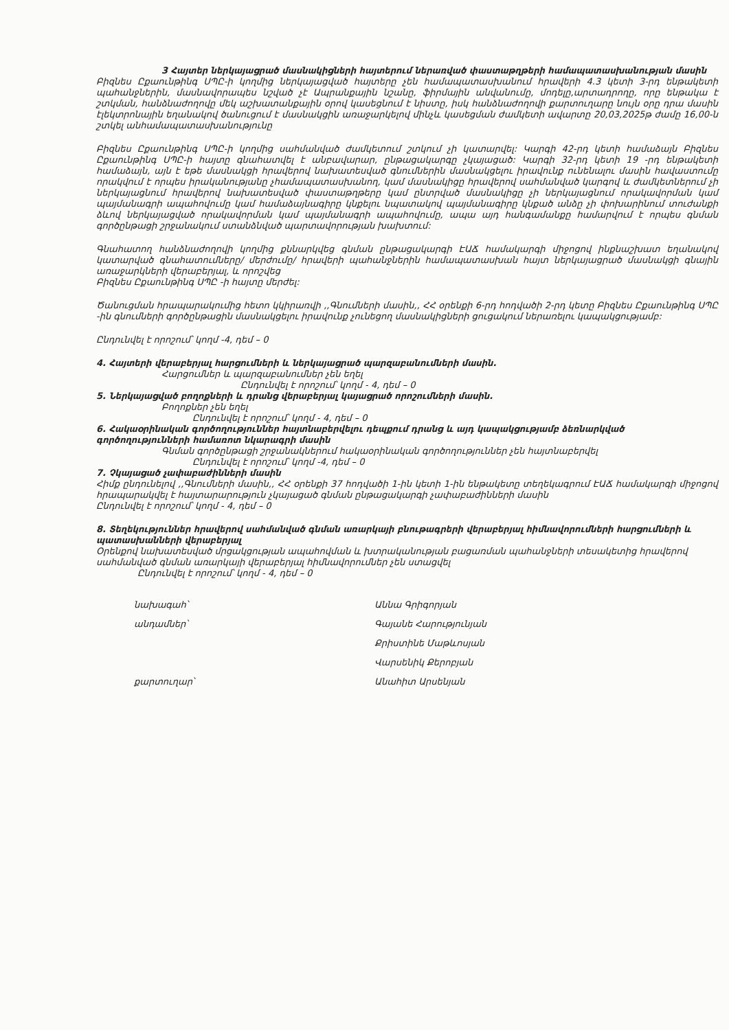3 Հայտեր ներկայացրած մասնակիցների հայտերում ներառված փաստաթղթերի համապատասխանության մասին
Բիզնես Ըքաունթինգ ՍՊԸ-ի կողմից ներկայացված հայտերը չեն համապատասխանում հրավերի 4.3 կետի 3-րդ ենթակետի պահանջներին, մասնավորապես նշված չէ Ապրանքային նշանը, ֆիրմային անվանումը, մոդելը,արտադրողը, որը ենթակա է շտկման, հանձնաժողովը մեկ աշխատանքային օրով կասեցնում է նիստը, իսկ հանձնաժողովի քարտուղարը նույն օրը դրա մասին էլեկտրոնային եղանակով ծանուցում է մասնակցին առաջարկելով մինչև կասեցման ժամկետի ավարտը 20,03,2025թ ժամը 16,00-ն շտկել անհամապատասխանությունը
Բիզնես Ըքաունթինգ ՍՊԸ-ի կողմից սահմանված ժամկետում շտկում չի կատարվել: Կարգի 42-րդ կետի համաձայն Բիզնես Ըքաունթինգ ՍՊԸ-ի հայտը գնահատվել է անբավարար, ընթացակարգը չկայացած: Կարգի 32-րդ կետի 19 -րդ ենթակետի համաձայն, այն է եթե մասնակցի հրավերով նախատեսված գնումներին մասնակցելու իրավունք ունենալու մասին հավաստումը որակվում է որպես իրականությանը չհամապատասխանող, կամ մասնակիցը հրավերով սահմանված կարգով և ժամկետներում չի ներկայացնում հրավերով նախատեսված փաստաթղթերը կամ ընտրված մասնակիցը չի ներկայացնում որակավորման կամ պայմանագրի ապահովումը կամ համաձայնագիրը կնքելու նպատակով պայմանագիրը կնքած անձը չի փոխարինում տուժանքի ձևով ներկայացված որակավորման կամ պայմանագրի ապահովումը, ապա այդ հանգամանքը համարվում է որպես գնման գործընթացի շրջանակում ստանձնված պարտավորության խախտում:
Գնահատող հանձնաժողովի կողմից քննարկվեց գնման ընթացակարգի ԷԱՃ համակարգի միջոցով ինքնաշխատ եղանակով կատարված գնահատումները/ մերժումը/ հրավերի պահանջներին համապատասխան հայտ ներկայացրած մասնակցի գնային առաջարկների վերաբերյալ, և որոշվեց
Բիզնես Ըքաունթինգ ՍՊԸ -ի հայտը մերժել:
Ծանուցման հրապարակումից հետո կկիրառվի ,,Գնումների մասին,, ՀՀ օրենքի 6-րդ հոդվածի 2-րդ կետը Բիզնես Ըքաունթինգ ՍՊԸ -ին գնումների գործընթացին մասնակցելու իրավունք չունեցող մասնակիցների ցուցակում ներառելու կապակցությամբ:
Ընդունվել է որոշում՝ կողմ -4, դեմ – 0
4. Հայտերի վերաբերյալ հարցումների և ներկայացրած պարզաբանումների մասին.
Հարցումներ և պարզաբանումներ չեն եղել
Ընդունվել է որոշում՝ կողմ - 4, դեմ – 0
5. Ներկայացված բողոքների և դրանց վերաբերյալ կայացրած որոշումների մասին.
Բողոքներ չեն եղել
Ընդունվել է որոշում՝ կողմ - 4, դեմ – 0
6. Հակաօրինական գործողություններ հայտնաբերվելու դեպքում դրանց և այդ կապակցությամբ ձեռնարկված գործողությունների համառոտ նկարագրի մասին
Գնման գործընթացի շրջանակներում հակաօրինական գործողություններ չեն հայտնաբերվել
Ընդունվել է որոշում՝ կողմ -4, դեմ – 0
7. Չկայացած չափաբաժինների մասին
Հիմք ընդունելով ,,Գնումների մասին,, ՀՀ օրենքի 37 հոդվածի 1-ին կետի 1-ին ենթակետը տեղեկագրում ԷԱՃ համակարգի միջոցով հրապարակվել է հայտարարություն չկայացած գնման ընթացակարգի չափաբաժինների մասին
Ընդունվել է որոշում՝ կողմ - 4, դեմ – 0
8. Տեղեկություններ հրավերով սահմանված գնման առարկայի բնութագրերի վերաբերյալ հիմնավորումների հարցումների և պատասխանների վերաբերյալ
Օրենքով նախատեսված մրցակցության ապահովման և խտրականության բացառման պահանջների տեսակետից հրավերով սահմանված գնման առարկայի վերաբերյալ հիմնավորումներ չեն ստացվել
Ընդունվել է որոշում՝ կողմ - 4, դեմ – 0
նախագահ՝ Աննա Գրիգորյան անդամներ՝ Գայանե Հարությունյան Քրիստինե Մաթևոսյան Վարսենիկ Քերոբյան քարտուղար՝ Անահիտ Արսենյան